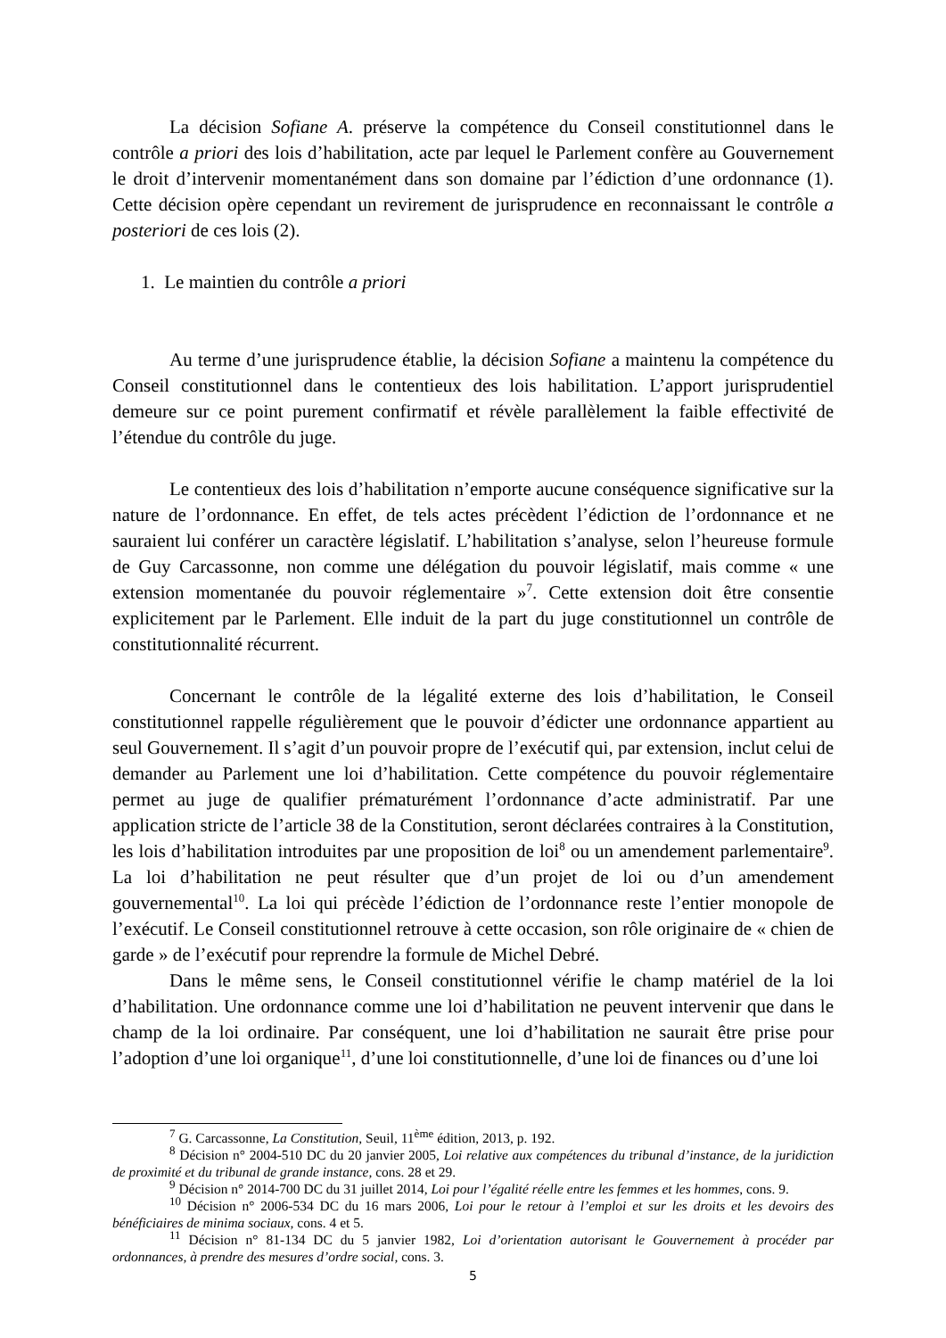La décision Sofiane A. préserve la compétence du Conseil constitutionnel dans le contrôle a priori des lois d’habilitation, acte par lequel le Parlement confère au Gouvernement le droit d’intervenir momentanément dans son domaine par l’édiction d’une ordonnance (1). Cette décision opère cependant un revirement de jurisprudence en reconnaissant le contrôle a posteriori de ces lois (2).
1. Le maintien du contrôle a priori
Au terme d’une jurisprudence établie, la décision Sofiane a maintenu la compétence du Conseil constitutionnel dans le contentieux des lois habilitation. L’apport jurisprudentiel demeure sur ce point purement confirmatif et révèle parallèlement la faible effectivité de l’étendue du contrôle du juge.
Le contentieux des lois d’habilitation n’emporte aucune conséquence significative sur la nature de l’ordonnance. En effet, de tels actes précèdent l’édiction de l’ordonnance et ne sauraient lui conférer un caractère législatif. L’habilitation s’analyse, selon l’heureuse formule de Guy Carcassonne, non comme une délégation du pouvoir législatif, mais comme « une extension momentanée du pouvoir réglementaire »<sup>7</sup>. Cette extension doit être consentie explicitement par le Parlement. Elle induit de la part du juge constitutionnel un contrôle de constitutionnalité récurrent.
Concernant le contrôle de la légalité externe des lois d’habilitation, le Conseil constitutionnel rappelle régulièrement que le pouvoir d’édicter une ordonnance appartient au seul Gouvernement. Il s’agit d’un pouvoir propre de l’exécutif qui, par extension, inclut celui de demander au Parlement une loi d’habilitation. Cette compétence du pouvoir réglementaire permet au juge de qualifier prématurément l’ordonnance d’acte administratif. Par une application stricte de l’article 38 de la Constitution, seront déclarées contraires à la Constitution, les lois d’habilitation introduites par une proposition de loi<sup>8</sup> ou un amendement parlementaire<sup>9</sup>. La loi d’habilitation ne peut résulter que d’un projet de loi ou d’un amendement gouvernemental<sup>10</sup>. La loi qui précède l’édiction de l’ordonnance reste l’entier monopole de l’exécutif. Le Conseil constitutionnel retrouve à cette occasion, son rôle originaire de « chien de garde » de l’exécutif pour reprendre la formule de Michel Debré.
Dans le même sens, le Conseil constitutionnel vérifie le champ matériel de la loi d’habilitation. Une ordonnance comme une loi d’habilitation ne peuvent intervenir que dans le champ de la loi ordinaire. Par conséquent, une loi d’habilitation ne saurait être prise pour l’adoption d’une loi organique<sup>11</sup>, d’une loi constitutionnelle, d’une loi de finances ou d’une loi
<sup>7</sup> G. Carcassonne, La Constitution, Seuil, 11<sup>ème</sup> édition, 2013, p. 192.
<sup>8</sup> Décision n° 2004-510 DC du 20 janvier 2005, Loi relative aux compétences du tribunal d’instance, de la juridiction de proximité et du tribunal de grande instance, cons. 28 et 29.
<sup>9</sup> Décision n° 2014-700 DC du 31 juillet 2014, Loi pour l’égalité réelle entre les femmes et les hommes, cons. 9.
<sup>10</sup> Décision n° 2006-534 DC du 16 mars 2006, Loi pour le retour à l’emploi et sur les droits et les devoirs des bénéficiaires de minima sociaux, cons. 4 et 5.
<sup>11</sup> Décision n° 81-134 DC du 5 janvier 1982, Loi d’orientation autorisant le Gouvernement à procéder par ordonnances, à prendre des mesures d’ordre social, cons. 3.
5